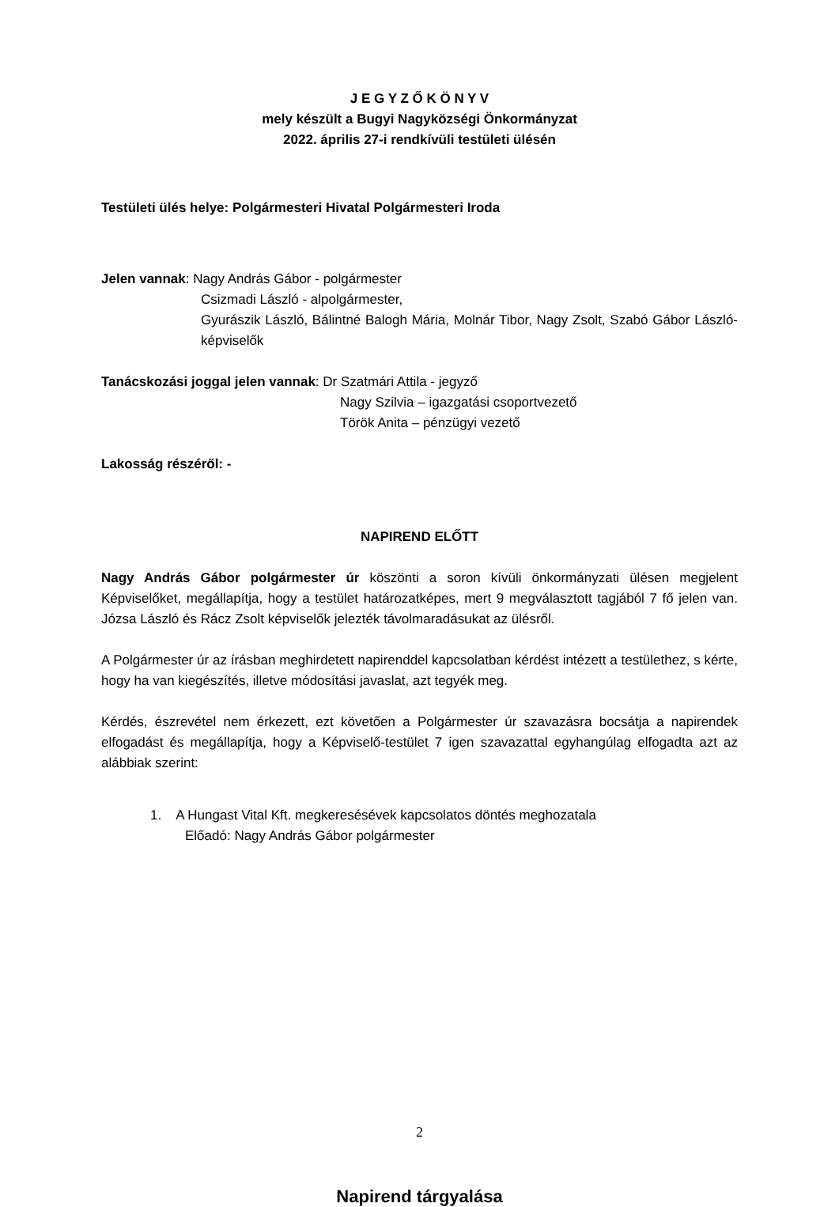J E G Y Z Ő K Ö N Y V
mely készült a Bugyi Nagyközségi Önkormányzat
2022. április 27-i rendkívüli testületi ülésén
Testületi ülés helye: Polgármesteri Hivatal Polgármesteri Iroda
Jelen vannak: Nagy András Gábor - polgármester
Csizmadi László - alpolgármester,
Gyurászik László, Bálintné Balogh Mária, Molnár Tibor, Nagy Zsolt, Szabó Gábor László- képviselők
Tanácskozási joggal jelen vannak: Dr Szatmári Attila - jegyző
Nagy Szilvia – igazgatási csoportvezető
Török Anita – pénzügyi vezető
Lakosság részéről: -
NAPIREND ELŐTT
Nagy András Gábor polgármester úr köszönti a soron kívüli önkormányzati ülésen megjelent Képviselőket, megállapítja, hogy a testület határozatképes, mert 9 megválasztott tagjából 7 fő jelen van. Józsa László és Rácz Zsolt képviselők jelezték távolmaradásukat az ülésről.
A Polgármester úr az írásban meghirdetett napirenddel kapcsolatban kérdést intézett a testülethez, s kérte, hogy ha van kiegészítés, illetve módosítási javaslat, azt tegyék meg.
Kérdés, észrevétel nem érkezett, ezt követően a Polgármester úr szavazásra bocsátja a napirendek elfogadást és megállapítja, hogy a Képviselő-testület 7 igen szavazattal egyhangúlag elfogadta azt az alábbiak szerint:
1. A Hungast Vital Kft. megkeresésévek kapcsolatos döntés meghozatala
Előadó: Nagy András Gábor polgármester
Napirend tárgyalása
2